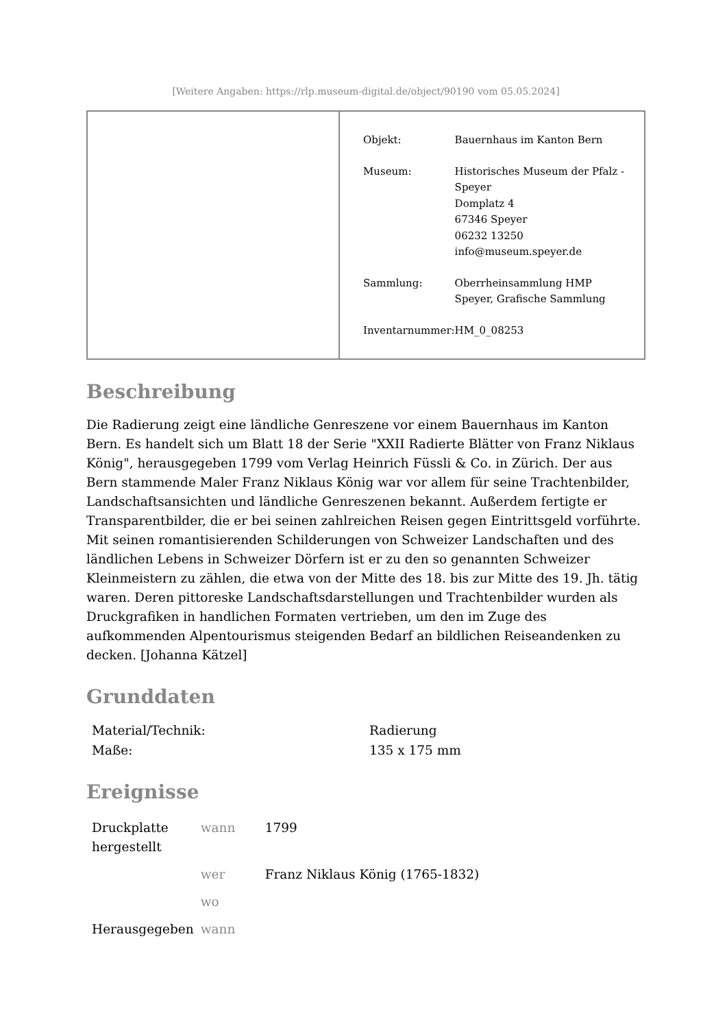[Weitere Angaben: https://rlp.museum-digital.de/object/90190 vom 05.05.2024]
| Objekt: | Bauernhaus im Kanton Bern |
| Museum: | Historisches Museum der Pfalz - Speyer Domplatz 4 67346 Speyer 06232 13250 info@museum.speyer.de |
| Sammlung: | Oberrheinsammlung HMP Speyer, Grafische Sammlung |
| Inventarnummer: | HM_0_08253 |
Beschreibung
Die Radierung zeigt eine ländliche Genreszene vor einem Bauernhaus im Kanton Bern. Es handelt sich um Blatt 18 der Serie "XXII Radierte Blätter von Franz Niklaus König", herausgegeben 1799 vom Verlag Heinrich Füssli & Co. in Zürich. Der aus Bern stammende Maler Franz Niklaus König war vor allem für seine Trachtenbilder, Landschaftsansichten und ländliche Genreszenen bekannt. Außerdem fertigte er Transparentbilder, die er bei seinen zahlreichen Reisen gegen Eintrittsgeld vorführte. Mit seinen romantisierenden Schilderungen von Schweizer Landschaften und des ländlichen Lebens in Schweizer Dörfern ist er zu den so genannten Schweizer Kleinmeistern zu zählen, die etwa von der Mitte des 18. bis zur Mitte des 19. Jh. tätig waren. Deren pittoreske Landschaftsdarstellungen und Trachtenbilder wurden als Druckgrafiken in handlichen Formaten vertrieben, um den im Zuge des aufkommenden Alpentourismus steigenden Bedarf an bildlichen Reiseandenken zu decken. [Johanna Kätzel]
Grunddaten
| Material/Technik: | Radierung |
| Maße: | 135 x 175 mm |
Ereignisse
| Druckplatte hergestellt | wann | 1799 |
| | wer | Franz Niklaus König (1765-1832) |
| | wo | |
| Herausgegeben | wann | |